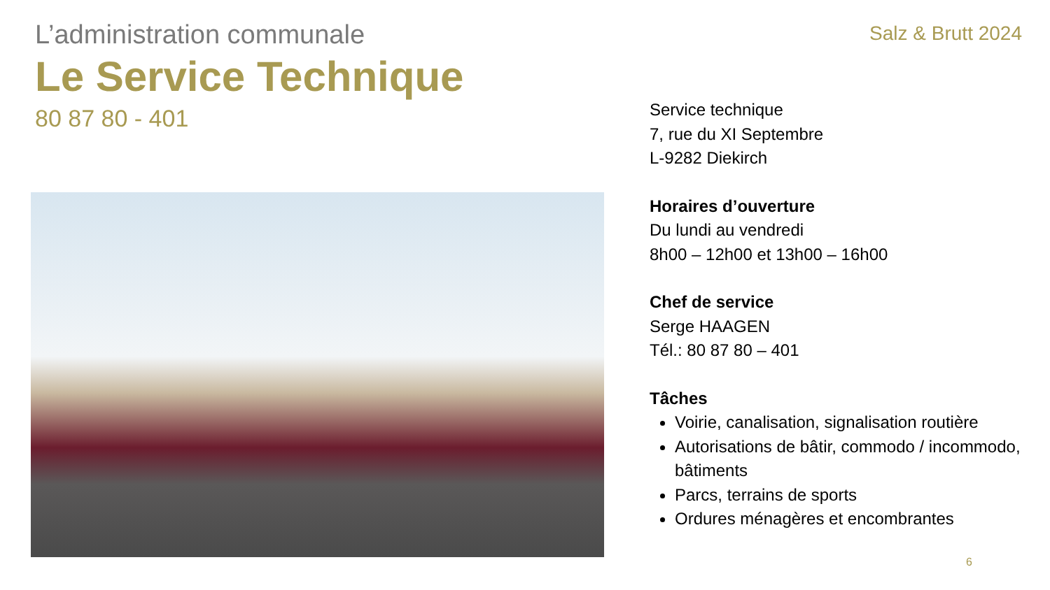L’administration communale
Le Service Technique
80 87 80 - 401
Salz & Brutt 2024
Service technique
7, rue du XI Septembre
L-9282 Diekirch
Horaires d’ouverture
Du lundi au vendredi
8h00 – 12h00 et 13h00 – 16h00
Chef de service
Serge HAAGEN
Tél.: 80 87 80 – 401
Tâches
Voirie, canalisation, signalisation routière
Autorisations de bâtir, commodo / incommodo, bâtiments
Parcs, terrains de sports
Ordures ménagères et encombrantes
6